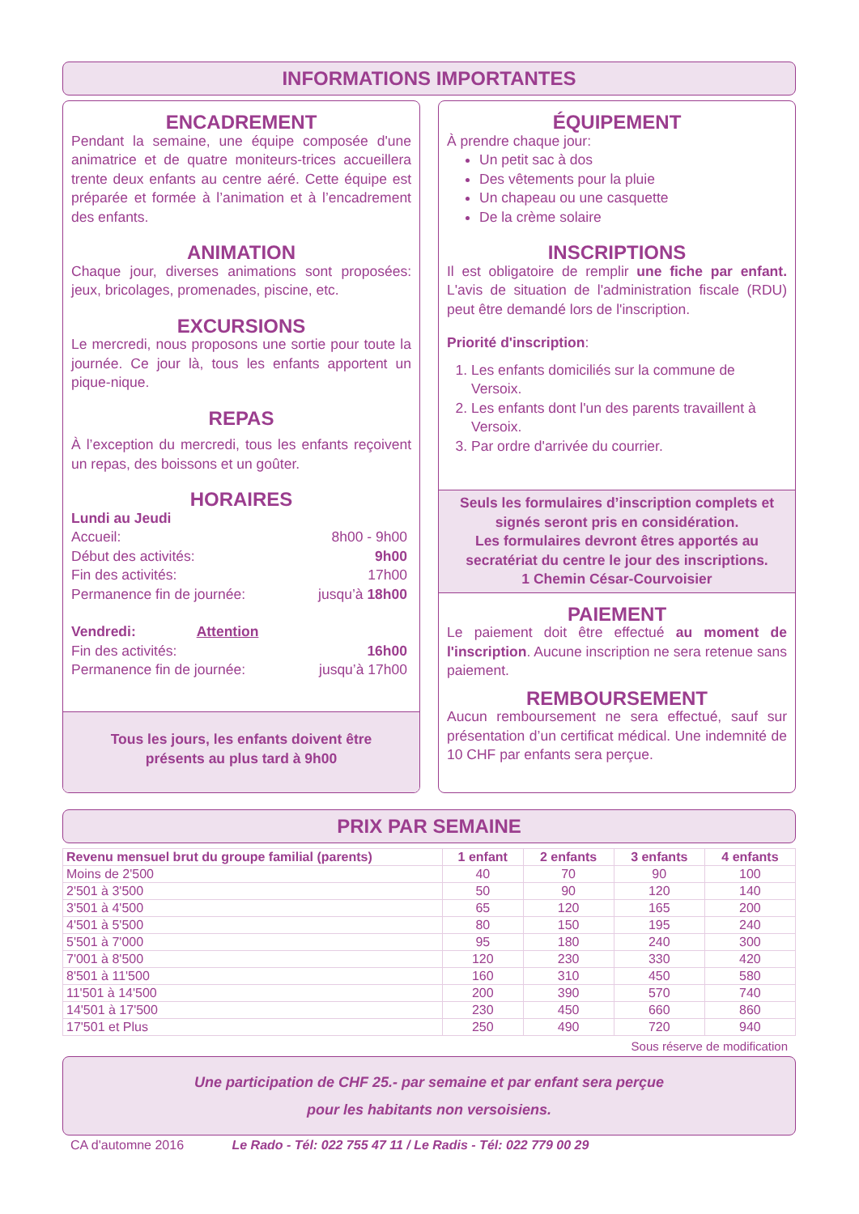INFORMATIONS IMPORTANTES
ENCADREMENT
Pendant la semaine, une équipe composée d'une animatrice et de quatre moniteurs-trices accueillera trente deux enfants au centre aéré. Cette équipe est préparée et formée à l’animation et à l’encadrement des enfants.
ANIMATION
Chaque jour, diverses animations sont proposées: jeux, bricolages, promenades, piscine, etc.
EXCURSIONS
Le mercredi, nous proposons une sortie pour toute la journée. Ce jour là, tous les enfants apportent un pique-nique.
REPAS
À l’exception du mercredi, tous les enfants reçoivent un repas, des boissons et un goûter.
HORAIRES
Lundi au Jeudi
Accueil: 8h00 - 9h00
Début des activités: 9h00
Fin des activités: 17h00
Permanence fin de journée: jusqu’à 18h00
Vendredi: Attention
Fin des activités: 16h00
Permanence fin de journée: jusqu’à 17h00
Tous les jours, les enfants doivent être
présents au plus tard à 9h00
ÉQUIPEMENT
À prendre chaque jour:
Un petit sac à dos
Des vêtements pour la pluie
Un chapeau ou une casquette
De la crème solaire
INSCRIPTIONS
Il est obligatoire de remplir une fiche par enfant. L'avis de situation de l'administration fiscale (RDU) peut être demandé lors de l'inscription.
Priorité d'inscription:
1. Les enfants domiciliés sur la commune de Versoix.
2. Les enfants dont l'un des parents travaillent à Versoix.
3. Par ordre d'arrivée du courrier.
Seuls les formulaires d’inscription complets et signés seront pris en considération.
Les formulaires devront êtres apportés au secratériat du centre le jour des inscriptions.
1 Chemin César-Courvoisier
PAIEMENT
Le paiement doit être effectué au moment de l'inscription. Aucune inscription ne sera retenue sans paiement.
REMBOURSEMENT
Aucun remboursement ne sera effectué, sauf sur présentation d’un certificat médical. Une indemnité de 10 CHF par enfants sera perçue.
PRIX PAR SEMAINE
| Revenu mensuel brut du groupe familial (parents) | 1 enfant | 2 enfants | 3 enfants | 4 enfants |
| --- | --- | --- | --- | --- |
| Moins de 2'500 | 40 | 70 | 90 | 100 |
| 2'501 à 3'500 | 50 | 90 | 120 | 140 |
| 3'501 à 4'500 | 65 | 120 | 165 | 200 |
| 4'501 à 5'500 | 80 | 150 | 195 | 240 |
| 5'501 à 7'000 | 95 | 180 | 240 | 300 |
| 7'001 à 8'500 | 120 | 230 | 330 | 420 |
| 8'501 à 11'500 | 160 | 310 | 450 | 580 |
| 11'501 à 14'500 | 200 | 390 | 570 | 740 |
| 14'501 à 17'500 | 230 | 450 | 660 | 860 |
| 17'501 et Plus | 250 | 490 | 720 | 940 |
Sous réserve de modification
Une participation de CHF 25.- par semaine et par enfant sera perçue
pour les habitants non versoisiens.
CA d'automne 2016 Le Rado - Tél: 022 755 47 11 / Le Radis - Tél: 022 779 00 29